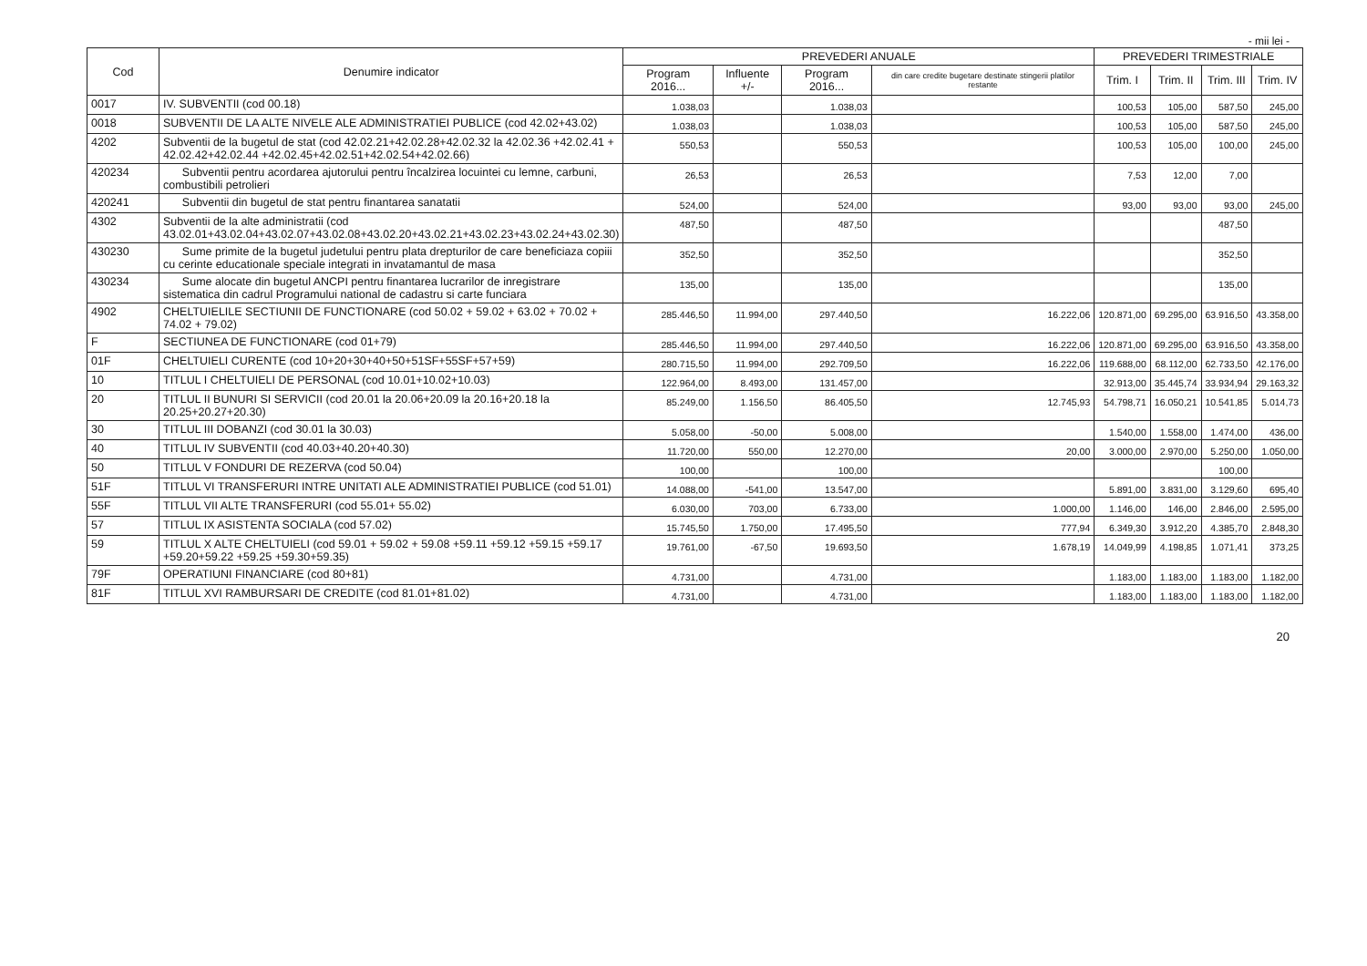- mii lei -
| Cod | Denumire indicator | PREVEDERI ANUALE | | | | PREVEDERI TRIMESTRIALE | | | |
| --- | --- | --- | --- | --- | --- | --- | --- | --- | --- |
| | | Program 2016... | Influente +/- | Program 2016... | din care credite bugetare destinate stingerii platilor restante | Trim. I | Trim. II | Trim. III | Trim. IV |
| 0017 | IV. SUBVENTII (cod 00.18) | 1.038,03 | | 1.038,03 | | 100,53 | 105,00 | 587,50 | 245,00 |
| 0018 | SUBVENTII DE LA ALTE NIVELE ALE ADMINISTRATIEI PUBLICE (cod 42.02+43.02) | 1.038,03 | | 1.038,03 | | 100,53 | 105,00 | 587,50 | 245,00 |
| 4202 | Subventii de la bugetul de stat (cod 42.02.21+42.02.28+42.02.32 la 42.02.36 +42.02.41 + 42.02.42+42.02.44 +42.02.45+42.02.51+42.02.54+42.02.66) | 550,53 | | 550,53 | | 100,53 | 105,00 | 100,00 | 245,00 |
| 420234 | Subventii pentru acordarea ajutorului pentru încalzirea locuintei cu lemne, carbuni, combustibili petrolieri | 26,53 | | 26,53 | | 7,53 | 12,00 | 7,00 | |
| 420241 | Subventii din bugetul de stat pentru finantarea sanatatii | 524,00 | | 524,00 | | 93,00 | 93,00 | 93,00 | 245,00 |
| 4302 | Subventii de la alte administratii (cod 43.02.01+43.02.04+43.02.07+43.02.08+43.02.20+43.02.21+43.02.23+43.02.24+43.02.30) | 487,50 | | 487,50 | | | | 487,50 | |
| 430230 | Sume primite de la bugetul judetului pentru plata drepturilor de care beneficiaza copiii cu cerinte educationale speciale integrati in invatamantul de masa | 352,50 | | 352,50 | | | | 352,50 | |
| 430234 | Sume alocate din bugetul ANCPI pentru finantarea lucrarilor de inregistrare sistematica din cadrul Programului national de cadastru si carte funciara | 135,00 | | 135,00 | | | | 135,00 | |
| 4902 | CHELTUIELILE SECTIUNII DE FUNCTIONARE (cod 50.02 + 59.02 + 63.02 + 70.02 + 74.02 + 79.02) | 285.446,50 | 11.994,00 | 297.440,50 | 16.222,06 | 120.871,00 | 69.295,00 | 63.916,50 | 43.358,00 |
| F | SECTIUNEA DE FUNCTIONARE (cod 01+79) | 285.446,50 | 11.994,00 | 297.440,50 | 16.222,06 | 120.871,00 | 69.295,00 | 63.916,50 | 43.358,00 |
| 01F | CHELTUIELI CURENTE (cod 10+20+30+40+50+51SF+55SF+57+59) | 280.715,50 | 11.994,00 | 292.709,50 | 16.222,06 | 119.688,00 | 68.112,00 | 62.733,50 | 42.176,00 |
| 10 | TITLUL I CHELTUIELI DE PERSONAL (cod 10.01+10.02+10.03) | 122.964,00 | 8.493,00 | 131.457,00 | | 32.913,00 | 35.445,74 | 33.934,94 | 29.163,32 |
| 20 | TITLUL II BUNURI SI SERVICII (cod 20.01 la 20.06+20.09 la 20.16+20.18 la 20.25+20.27+20.30) | 85.249,00 | 1.156,50 | 86.405,50 | 12.745,93 | 54.798,71 | 16.050,21 | 10.541,85 | 5.014,73 |
| 30 | TITLUL III DOBANZI (cod 30.01 la 30.03) | 5.058,00 | -50,00 | 5.008,00 | | 1.540,00 | 1.558,00 | 1.474,00 | 436,00 |
| 40 | TITLUL IV SUBVENTII (cod 40.03+40.20+40.30) | 11.720,00 | 550,00 | 12.270,00 | 20,00 | 3.000,00 | 2.970,00 | 5.250,00 | 1.050,00 |
| 50 | TITLUL V FONDURI DE REZERVA (cod 50.04) | 100,00 | | 100,00 | | | | 100,00 | |
| 51F | TITLUL VI TRANSFERURI INTRE UNITATI ALE ADMINISTRATIEI PUBLICE (cod 51.01) | 14.088,00 | -541,00 | 13.547,00 | | 5.891,00 | 3.831,00 | 3.129,60 | 695,40 |
| 55F | TITLUL VII ALTE TRANSFERURI (cod 55.01+ 55.02) | 6.030,00 | 703,00 | 6.733,00 | 1.000,00 | 1.146,00 | 146,00 | 2.846,00 | 2.595,00 |
| 57 | TITLUL IX ASISTENTA SOCIALA (cod 57.02) | 15.745,50 | 1.750,00 | 17.495,50 | 777,94 | 6.349,30 | 3.912,20 | 4.385,70 | 2.848,30 |
| 59 | TITLUL X ALTE CHELTUIELI (cod 59.01 + 59.02 + 59.08 +59.11 +59.12 +59.15 +59.17 +59.20+59.22 +59.25 +59.30+59.35) | 19.761,00 | -67,50 | 19.693,50 | 1.678,19 | 14.049,99 | 4.198,85 | 1.071,41 | 373,25 |
| 79F | OPERATIUNI FINANCIARE (cod 80+81) | 4.731,00 | | 4.731,00 | | 1.183,00 | 1.183,00 | 1.183,00 | 1.182,00 |
| 81F | TITLUL XVI RAMBURSARI DE CREDITE (cod 81.01+81.02) | 4.731,00 | | 4.731,00 | | 1.183,00 | 1.183,00 | 1.183,00 | 1.182,00 |
20